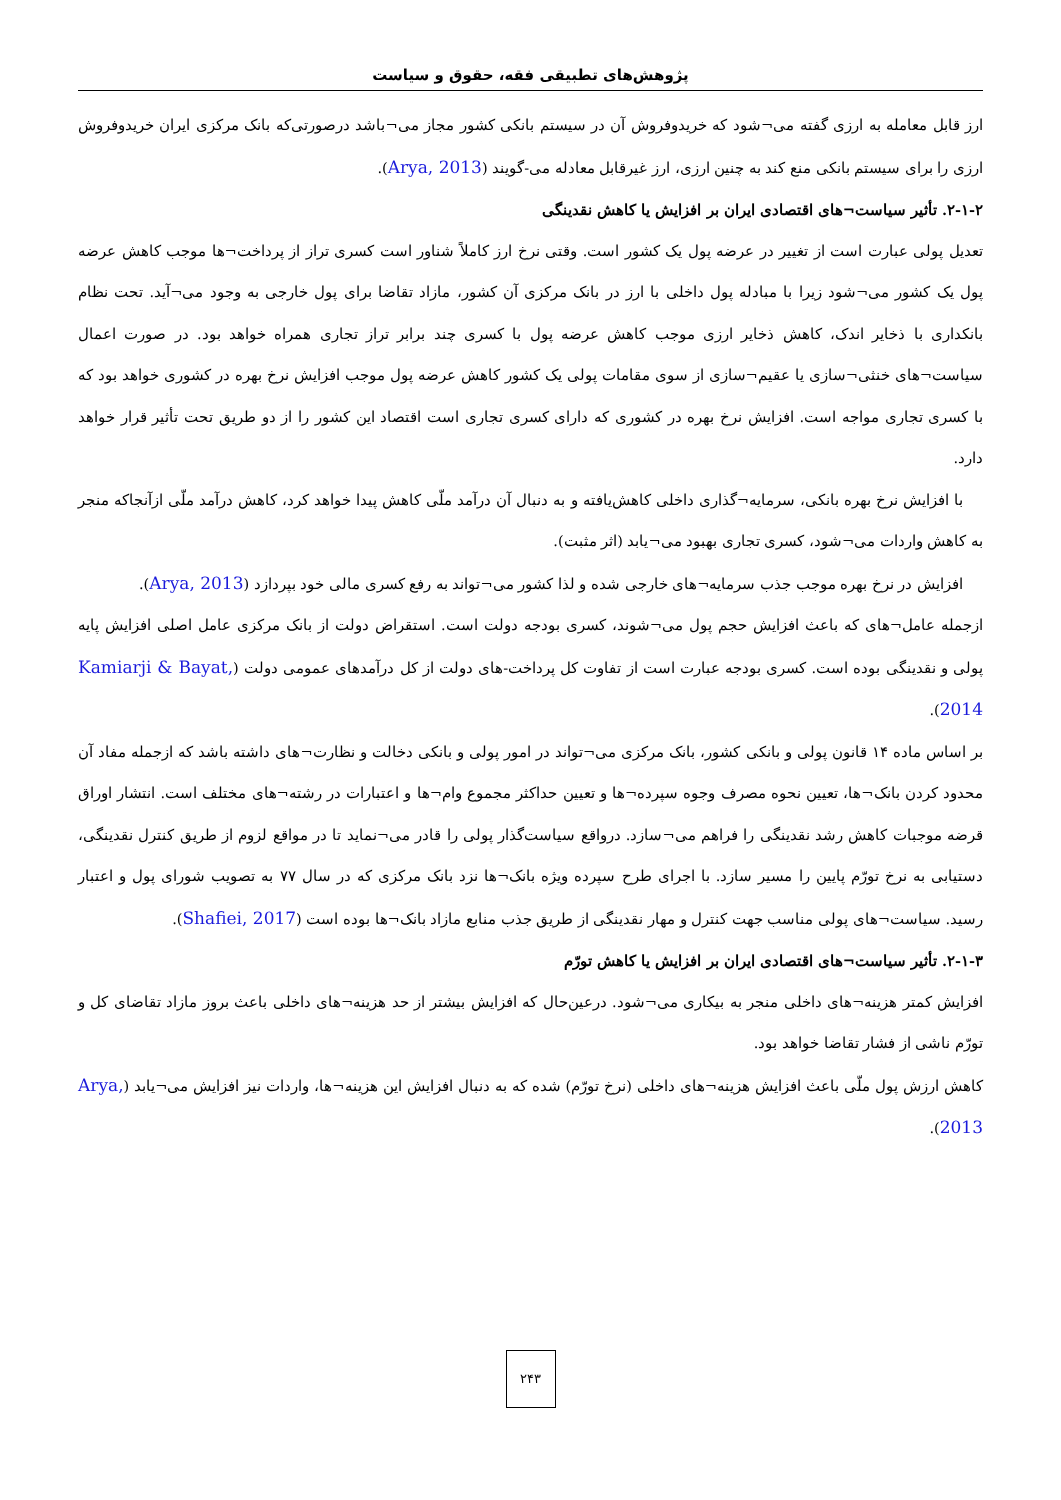پژوهش‌های تطبیقی فقه، حقوق و سیاست
ارز قابل معامله به ارزی گفته می¬شود که خریدوفروش آن در سیستم بانکی کشور مجاز می¬باشد درصورتی‌که بانک مرکزی ایران خریدوفروش ارزی را برای سیستم بانکی منع کند به چنین ارزی، ارز غیرقابل معادله می-گویند (Arya, 2013).
۲-۱-۲. تأثیر سیاست¬های اقتصادی ایران بر افزایش یا کاهش نقدینگی
تعدیل پولی عبارت است از تغییر در عرضه پول یک کشور است. وقتی نرخ ارز کاملاً شناور است کسری تراز از پرداخت¬ها موجب کاهش عرضه پول یک کشور می¬شود زیرا با مبادله پول داخلی با ارز در بانک مرکزی آن کشور، مازاد تقاضا برای پول خارجی به وجود می¬آید. تحت نظام بانکداری با ذخایر اندک، کاهش ذخایر ارزی موجب کاهش عرضه پول با کسری چند برابر تراز تجاری همراه خواهد بود. در صورت اعمال سیاست¬های خنثی¬سازی یا عقیم¬سازی از سوی مقامات پولی یک کشور کاهش عرضه پول موجب افزایش نرخ بهره در کشوری خواهد بود که با کسری تجاری مواجه است. افزایش نرخ بهره در کشوری که دارای کسری تجاری است اقتصاد این کشور را از دو طریق تحت تأثیر قرار خواهد دارد.
با افزایش نرخ بهره بانکی، سرمایه¬گذاری داخلی کاهش‌یافته و به دنبال آن درآمد ملّی کاهش پیدا خواهد کرد، کاهش درآمد ملّی ازآنجاکه منجر به کاهش واردات می¬شود، کسری تجاری بهبود می¬یابد (اثر مثبت).
افزایش در نرخ بهره موجب جذب سرمایه¬های خارجی شده و لذا کشور می¬تواند به رفع کسری مالی خود بپردازد (Arya, 2013).
ازجمله عامل¬های که باعث افزایش حجم پول می¬شوند، کسری بودجه دولت است. استقراض دولت از بانک مرکزی عامل اصلی افزایش پایه پولی و نقدینگی بوده است. کسری بودجه عبارت است از تفاوت کل پرداخت-های دولت از کل درآمدهای عمومی دولت (Kamiarji & Bayat, 2014).
بر اساس ماده ۱۴ قانون پولی و بانکی کشور، بانک مرکزی می¬تواند در امور پولی و بانکی دخالت و نظارت¬های داشته باشد که ازجمله مفاد آن محدود کردن بانک¬ها، تعیین نحوه مصرف وجوه سپرده¬ها و تعیین حداکثر مجموع وام¬ها و اعتبارات در رشته¬های مختلف است. انتشار اوراق قرضه موجبات کاهش رشد نقدینگی را فراهم می¬سازد. درواقع سیاست‌گذار پولی را قادر می¬نماید تا در مواقع لزوم از طریق کنترل نقدینگی، دستیابی به نرخ تورّم پایین را مسیر سازد. با اجرای طرح سپرده ویژه بانک¬ها نزد بانک مرکزی که در سال ۷۷ به تصویب شورای پول و اعتبار رسید. سیاست¬های پولی مناسب جهت کنترل و مهار نقدینگی از طریق جذب منابع مازاد بانک¬ها بوده است (Shafiei, 2017).
۲-۱-۳. تأثیر سیاست¬های اقتصادی ایران بر افزایش یا کاهش تورّم
افزایش کمتر هزینه¬های داخلی منجر به بیکاری می¬شود. درعین‌حال که افزایش بیشتر از حد هزینه¬های داخلی باعث بروز مازاد تقاضای کل و تورّم ناشی از فشار تقاضا خواهد بود.
کاهش ارزش پول ملّی باعث افزایش هزینه¬های داخلی (نرخ تورّم) شده که به دنبال افزایش این هزینه¬ها، واردات نیز افزایش می¬یابد (Arya, 2013).
۲۴۳